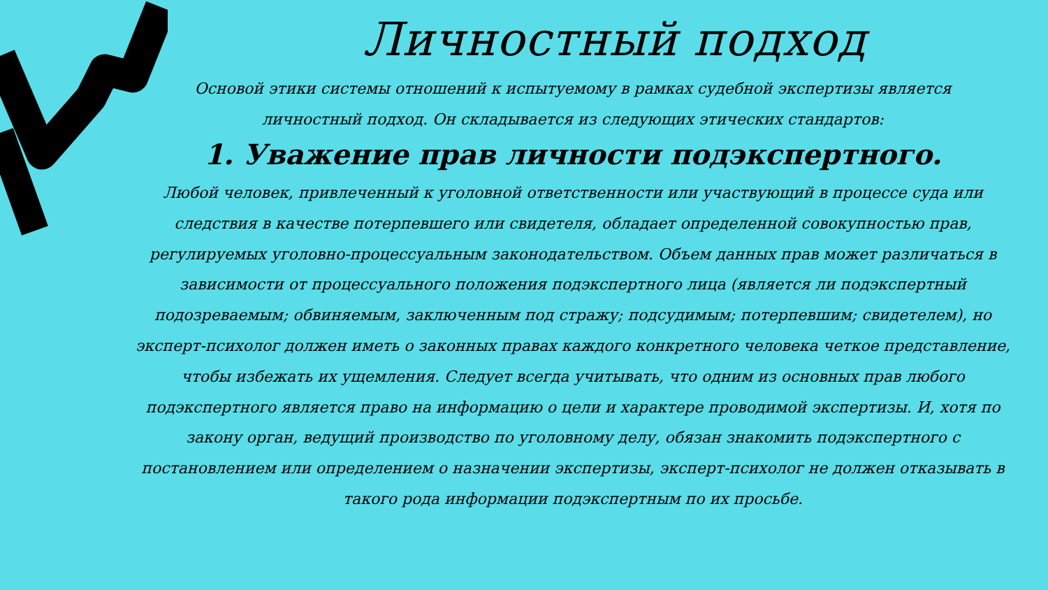Личностный подход
Основой этики системы отношений к испытуемому в рамках судебной экспертизы является
личностный подход. Он складывается из следующих этических стандартов:
1. Уважение прав личности подэкспертного.
Любой человек, привлеченный к уголовной ответственности или участвующий в процессе суда или
следствия в качестве потерпевшего или свидетеля, обладает определенной совокупностью прав,
регулируемых уголовно-процессуальным законодательством. Объем данных прав может различаться в
зависимости от процессуального положения подэкспертного лица (является ли подэкспертный
подозреваемым; обвиняемым, заключенным под стражу; подсудимым; потерпевшим; свидетелем), но
эксперт-психолог должен иметь о законных правах каждого конкретного человека четкое представление,
чтобы избежать их ущемления. Следует всегда учитывать, что одним из основных прав любого
подэкспертного является право на информацию о цели и характере проводимой экспертизы. И, хотя по
закону орган, ведущий производство по уголовному делу, обязан знакомить подэкспертного с
постановлением или определением о назначении экспертизы, эксперт-психолог не должен отказывать в
такого рода информации подэкспертным по их просьбе.